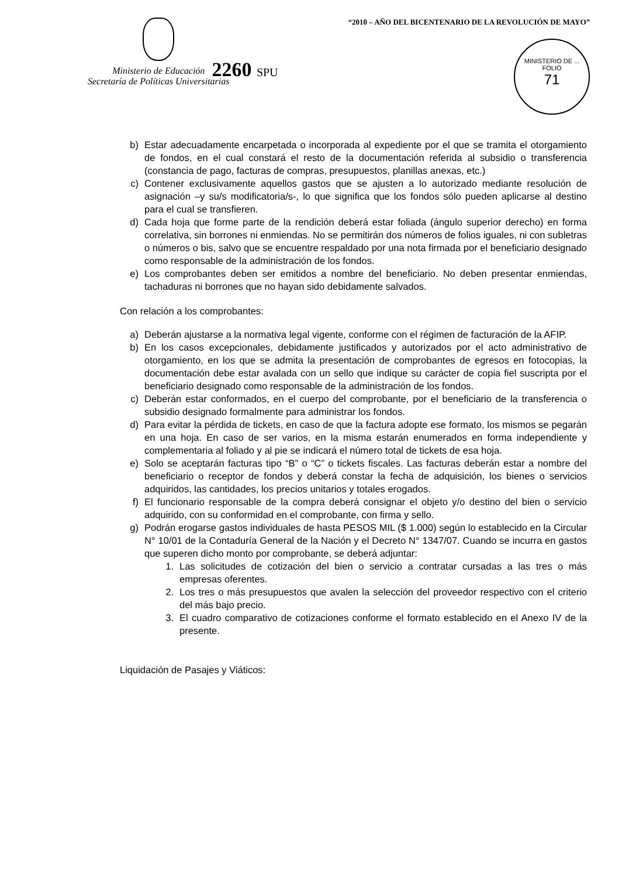Ministerio de Educación
Secretaría de Políticas Universitarias
2260 SPU
“2010 – AÑO DEL BICENTENARIO DE LA REVOLUCIÓN DE MAYO”
MINISTERIO DE ...
FOLIO
71
b) Estar adecuadamente encarpetada o incorporada al expediente por el que se tramita el otorgamiento de fondos, en el cual constará el resto de la documentación referida al subsidio o transferencia (constancia de pago, facturas de compras, presupuestos, planillas anexas, etc.)
c) Contener exclusivamente aquellos gastos que se ajusten a lo autorizado mediante resolución de asignación –y su/s modificatoria/s-, lo que significa que los fondos sólo pueden aplicarse al destino para el cual se transfieren.
d) Cada hoja que forme parte de la rendición deberá estar foliada (ángulo superior derecho) en forma correlativa, sin borrones ni enmiendas. No se permitirán dos números de folios iguales, ni con subletras o números o bis, salvo que se encuentre respaldado por una nota firmada por el beneficiario designado como responsable de la administración de los fondos.
e) Los comprobantes deben ser emitidos a nombre del beneficiario. No deben presentar enmiendas, tachaduras ni borrones que no hayan sido debidamente salvados.
Con relación a los comprobantes:
a) Deberán ajustarse a la normativa legal vigente, conforme con el régimen de facturación de la AFIP.
b) En los casos excepcionales, debidamente justificados y autorizados por el acto administrativo de otorgamiento, en los que se admita la presentación de comprobantes de egresos en fotocopias, la documentación debe estar avalada con un sello que indique su carácter de copia fiel suscripta por el beneficiario designado como responsable de la administración de los fondos.
c) Deberán estar conformados, en el cuerpo del comprobante, por el beneficiario de la transferencia o subsidio designado formalmente para administrar los fondos.
d) Para evitar la pérdida de tickets, en caso de que la factura adopte ese formato, los mismos se pegarán en una hoja. En caso de ser varios, en la misma estarán enumerados en forma independiente y complementaria al foliado y al pie se indicará el número total de tickets de esa hoja.
e) Solo se aceptarán facturas tipo “B” o “C” o tickets fiscales. Las facturas deberán estar a nombre del beneficiario o receptor de fondos y deberá constar la fecha de adquisición, los bienes o servicios adquiridos, las cantidades, los precios unitarios y totales erogados.
f) El funcionario responsable de la compra deberá consignar el objeto y/o destino del bien o servicio adquirido, con su conformidad en el comprobante, con firma y sello.
g) Podrán erogarse gastos individuales de hasta PESOS MIL ($ 1.000) según lo establecido en la Circular N° 10/01 de la Contaduría General de la Nación y el Decreto N° 1347/07. Cuando se incurra en gastos que superen dicho monto por comprobante, se deberá adjuntar:
1. Las solicitudes de cotización del bien o servicio a contratar cursadas a las tres o más empresas oferentes.
2. Los tres o más presupuestos que avalen la selección del proveedor respectivo con el criterio del más bajo precio.
3. El cuadro comparativo de cotizaciones conforme el formato establecido en el Anexo IV de la presente.
Liquidación de Pasajes y Viáticos: